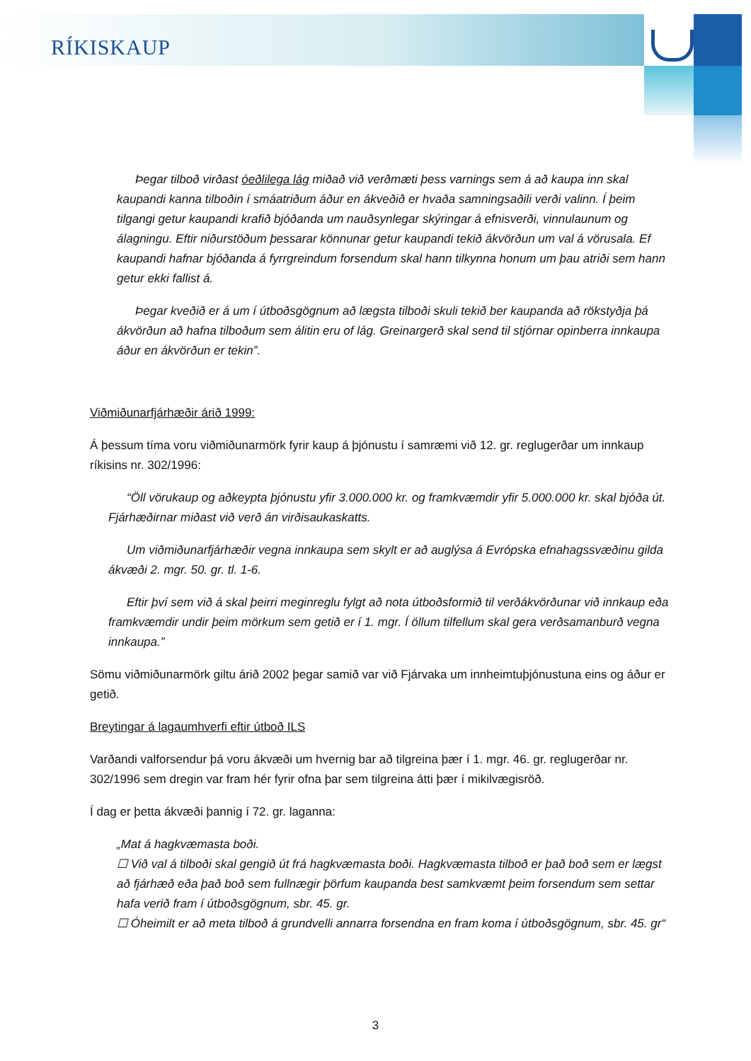RÍKISKAUP
Þegar tilboð virðast óeðlilega lág miðað við verðmæti þess varnings sem á að kaupa inn skal kaupandi kanna tilboðin í smáatriðum áður en ákveðið er hvaða samningsaðili verði valinn. Í þeim tilgangi getur kaupandi krafið bjóðanda um nauðsynlegar skýringar á efnisverði, vinnulaunum og álagningu. Eftir niðurstöðum þessarar könnunar getur kaupandi tekið ákvörðun um val á vörusala. Ef kaupandi hafnar bjóðanda á fyrrgreindum forsendum skal hann tilkynna honum um þau atriði sem hann getur ekki fallist á.
Þegar kveðið er á um í útboðsgögnum að lægsta tilboði skuli tekið ber kaupanda að rökstyðja þá ákvörðun að hafna tilboðum sem álitin eru of lág. Greinargerð skal send til stjórnar opinberra innkaupa áður en ákvörðun er tekin”.
Viðmiðunarfjárhæðir árið 1999:
Á þessum tíma voru viðmiðunarmörk fyrir kaup á þjónustu í samræmi við 12. gr. reglugerðar um innkaup ríkisins nr. 302/1996:
“Öll vörukaup og aðkeypta þjónustu yfir 3.000.000 kr. og framkvæmdir yfir 5.000.000 kr. skal bjóða út. Fjárhæðirnar miðast við verð án virðisaukaskatts.
Um viðmiðunarfjárhæðir vegna innkaupa sem skylt er að auglýsa á Evrópska efnahagssvæðinu gilda ákvæði 2. mgr. 50. gr. tl. 1-6.
Eftir því sem við á skal þeirri meginreglu fylgt að nota útboðsformið til verðákvörðunar við innkaup eða framkvæmdir undir þeim mörkum sem getið er í 1. mgr. Í öllum tilfellum skal gera verðsamanburð vegna innkaupa.”
Sömu viðmiðunarmörk giltu árið 2002 þegar samið var við Fjárvaka um innheimtuþjónustuna eins og áður er getið.
Breytingar á lagaumhverfi eftir útboð ILS
Varðandi valforsendur þá voru ákvæði um hvernig bar að tilgreina þær í 1. mgr. 46. gr. reglugerðar nr. 302/1996 sem dregin var fram hér fyrir ofna þar sem tilgreina átti þær í mikilvægisröð.
Í dag er þetta ákvæði þannig í 72. gr. laganna:
„Mat á hagkvæmasta boði.
☐ Við val á tilboði skal gengið út frá hagkvæmasta boði. Hagkvæmasta tilboð er það boð sem er lægst að fjárhæð eða það boð sem fullnægir þörfum kaupanda best samkvæmt þeim forsendum sem settar hafa verið fram í útboðsgögnum, sbr. 45. gr.
☐ Óheimilt er að meta tilboð á grundvelli annarra forsendna en fram koma í útboðsgögnum, sbr. 45. gr“
3